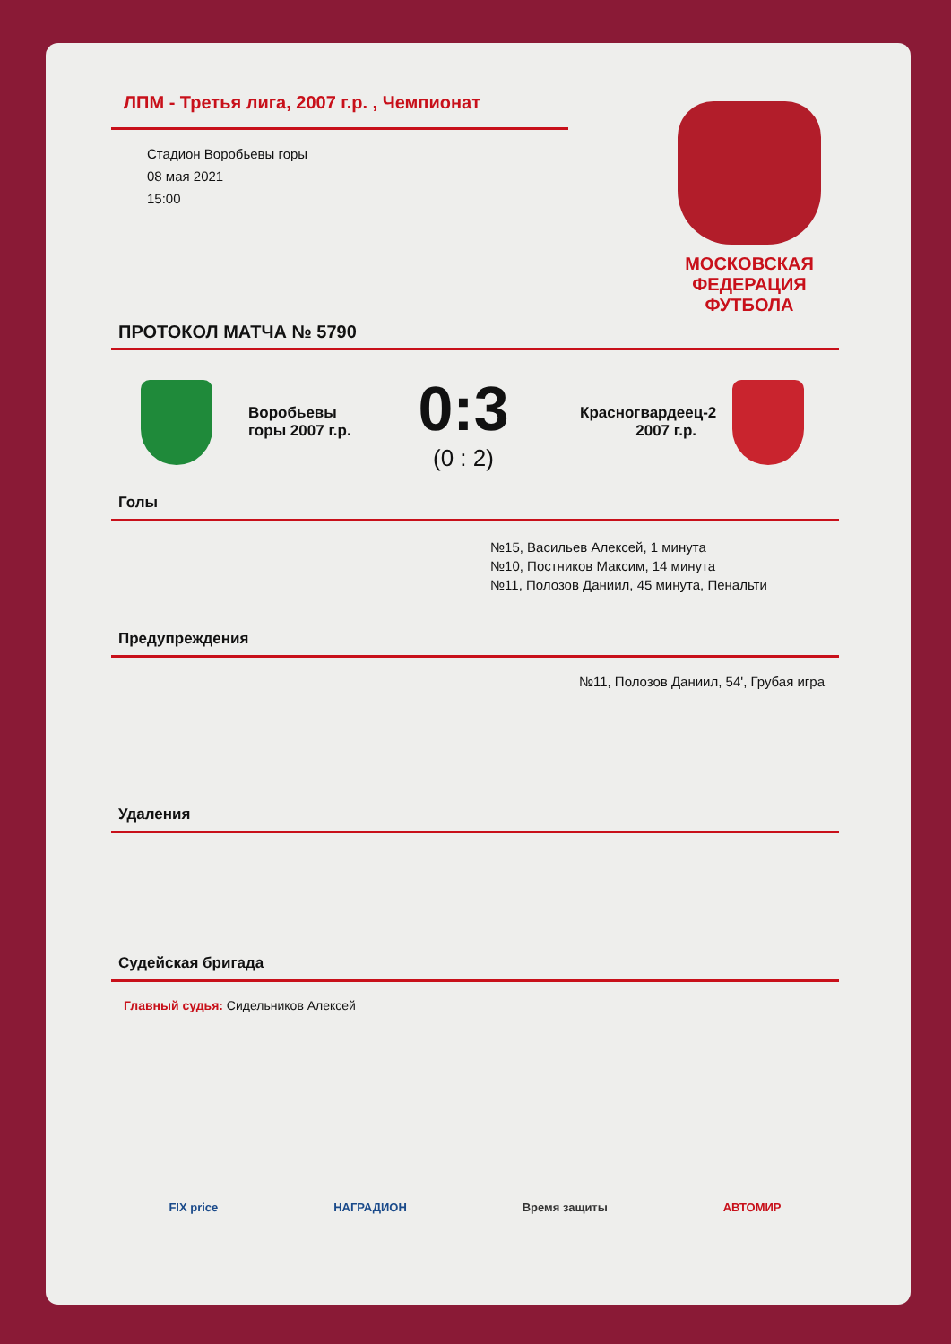ЛПМ - Третья лига, 2007 г.р. , Чемпионат
Стадион Воробьевы горы
08 мая 2021
15:00
МОСКОВСКАЯ
ФЕДЕРАЦИЯ
ФУТБОЛА
ПРОТОКОЛ МАТЧА № 5790
Воробьевы горы 2007 г.р.
0:3
(0 : 2)
Красногвардеец-2 2007 г.р.
Голы
№15, Васильев Алексей, 1 минута
№10, Постников Максим, 14 минута
№11, Полозов Даниил, 45 минута, Пенальти
Предупреждения
№11, Полозов Даниил, 54', Грубая игра
Удаления
Судейская бригада
Главный судья: Сидельников Алексей
FIX price НАГРАДИОН Время защиты АВТОМИР